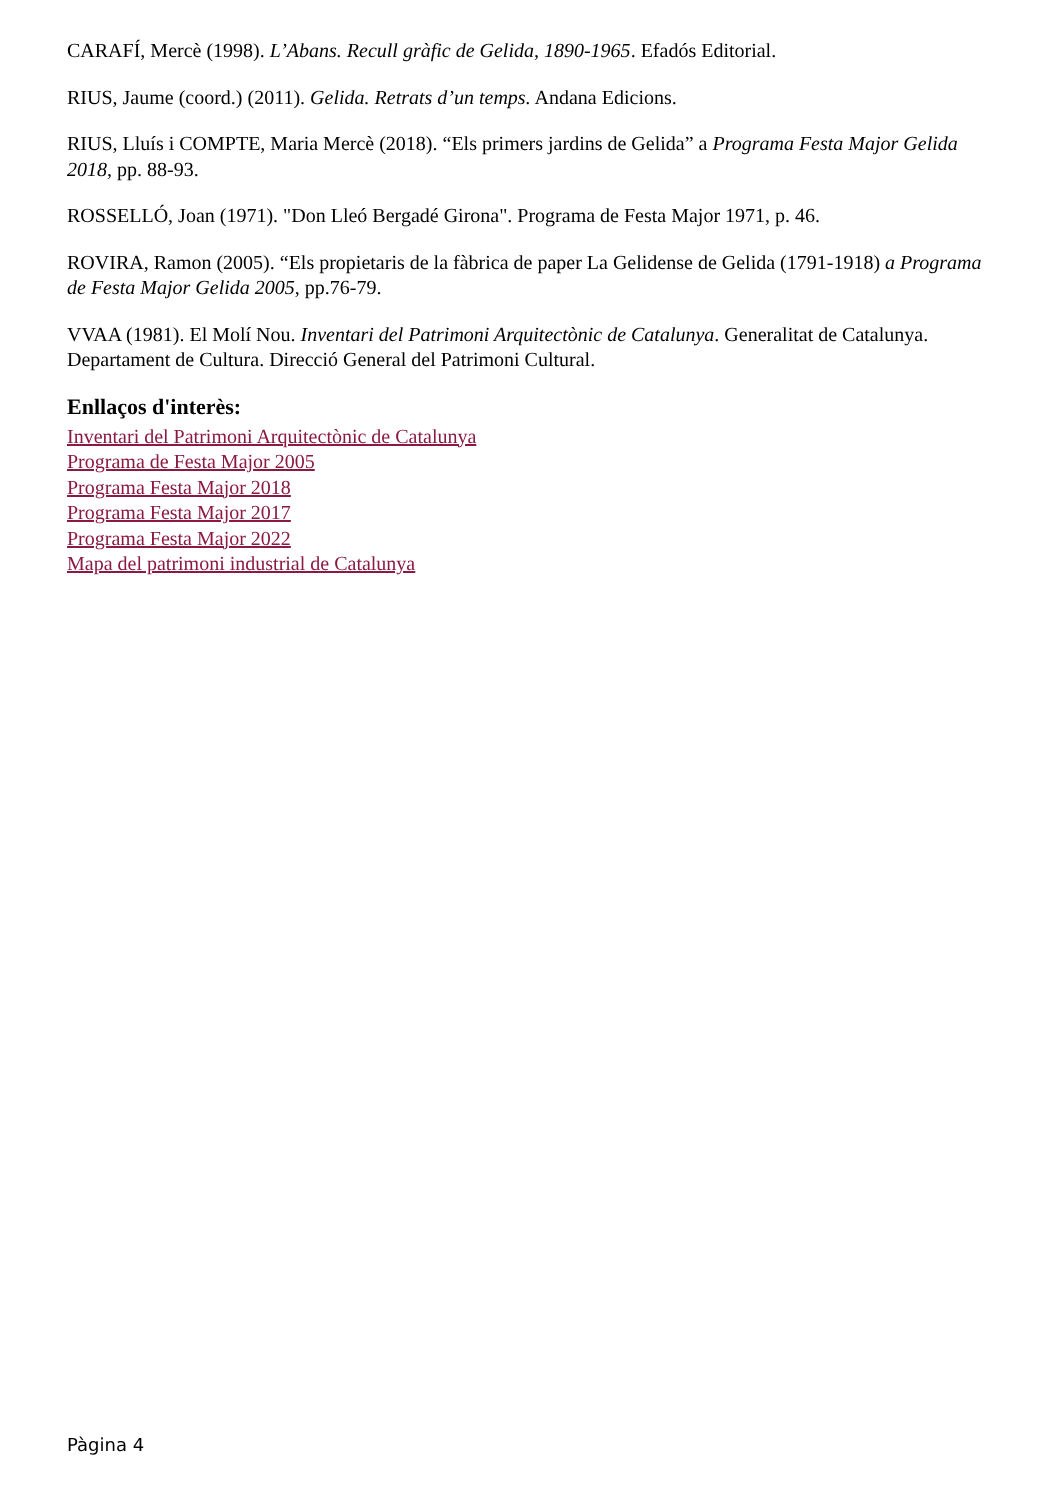CARAFÍ, Mercè (1998). L’Abans. Recull gràfic de Gelida, 1890-1965. Efadós Editorial.
RIUS, Jaume (coord.) (2011). Gelida. Retrats d’un temps. Andana Edicions.
RIUS, Lluís i COMPTE, Maria Mercè (2018). “Els primers jardins de Gelida” a Programa Festa Major Gelida 2018, pp. 88-93.
ROSSELLÓ, Joan (1971). "Don Lleó Bergadé Girona". Programa de Festa Major 1971, p. 46.
ROVIRA, Ramon (2005). “Els propietaris de la fàbrica de paper La Gelidense de Gelida (1791-1918) a Programa de Festa Major Gelida 2005, pp.76-79.
VVAA (1981). El Molí Nou. Inventari del Patrimoni Arquitectònic de Catalunya. Generalitat de Catalunya. Departament de Cultura. Direcció General del Patrimoni Cultural.
Enllaços d'interès:
Inventari del Patrimoni Arquitectònic de Catalunya
Programa de Festa Major 2005
Programa Festa Major 2018
Programa Festa Major 2017
Programa Festa Major 2022
Mapa del patrimoni industrial de Catalunya
Pàgina 4